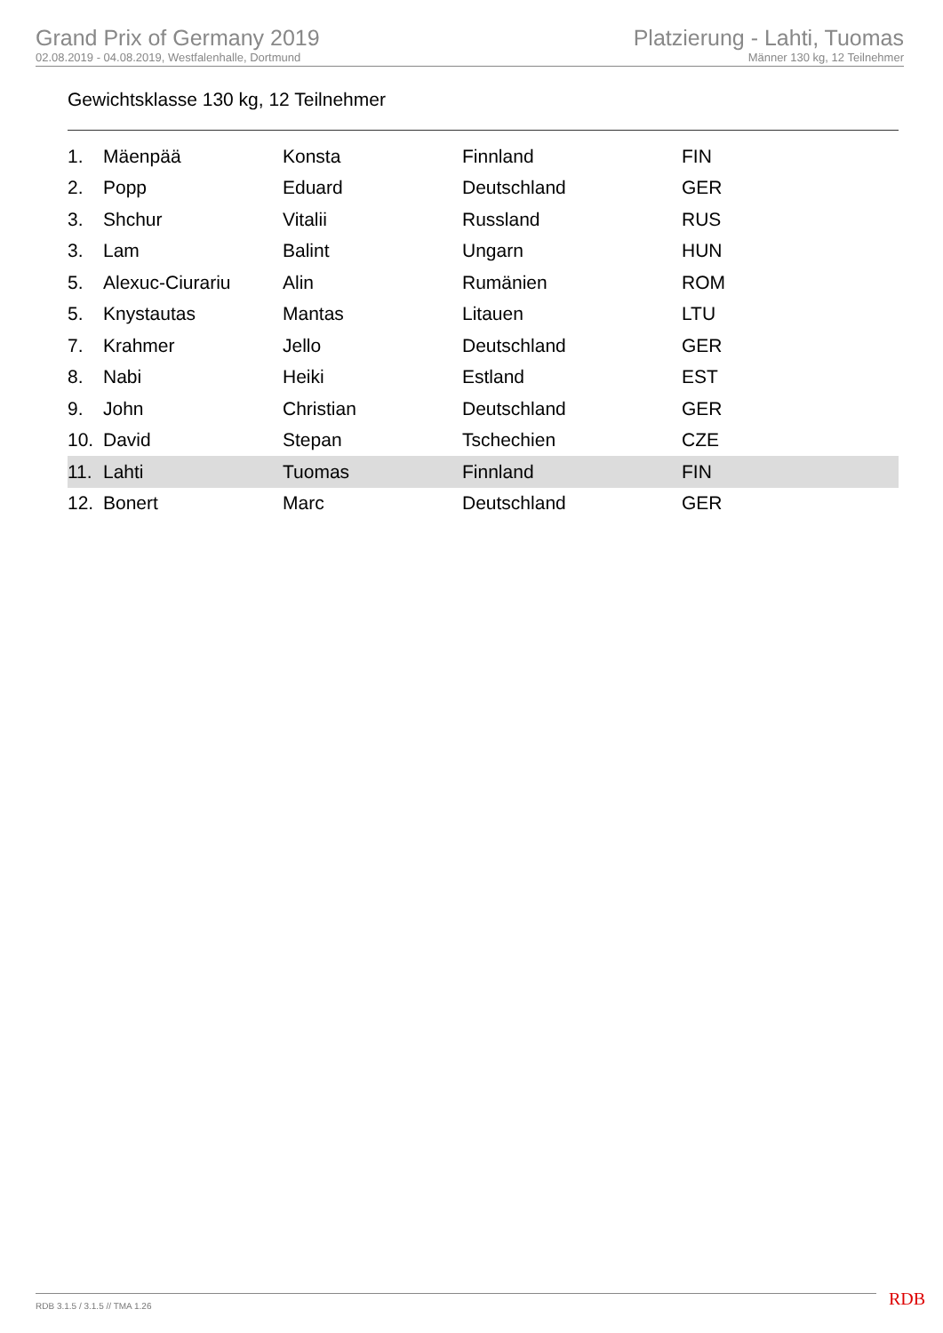Grand Prix of Germany 2019
02.08.2019 - 04.08.2019, Westfalenhalle, Dortmund
Platzierung - Lahti, Tuomas
Männer 130 kg, 12 Teilnehmer
Gewichtsklasse 130 kg, 12 Teilnehmer
| 1. | Mäenpää | Konsta | Finnland | FIN |
| 2. | Popp | Eduard | Deutschland | GER |
| 3. | Shchur | Vitalii | Russland | RUS |
| 3. | Lam | Balint | Ungarn | HUN |
| 5. | Alexuc-Ciurariu | Alin | Rumänien | ROM |
| 5. | Knystautas | Mantas | Litauen | LTU |
| 7. | Krahmer | Jello | Deutschland | GER |
| 8. | Nabi | Heiki | Estland | EST |
| 9. | John | Christian | Deutschland | GER |
| 10. | David | Stepan | Tschechien | CZE |
| 11. | Lahti | Tuomas | Finnland | FIN |
| 12. | Bonert | Marc | Deutschland | GER |
RDB 3.1.5 / 3.1.5 // TMA 1.26 RDB